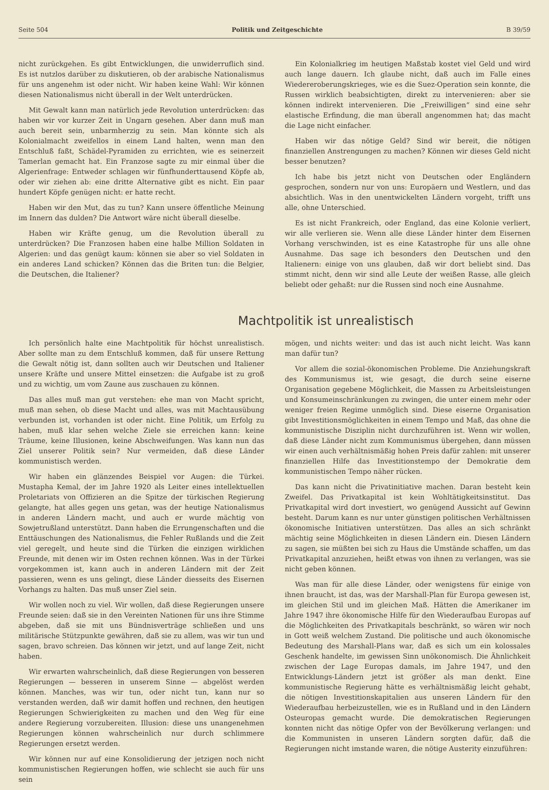Seite 504 Politik und Zeitgeschichte B 39/59
nicht zurückgehen. Es gibt Entwicklungen, die unwiderruflich sind. Es ist nutzlos darüber zu diskutieren, ob der arabische Nationalismus für uns angenehm ist oder nicht. Wir haben keine Wahl: Wir können diesen Nationalismus nicht überall in der Welt unterdrücken.
Mit Gewalt kann man natürlich jede Revolution unterdrücken: das haben wir vor kurzer Zeit in Ungarn gesehen. Aber dann muß man auch bereit sein, unbarmherzig zu sein. Man könnte sich als Kolonialmacht zweifellos in einem Land halten, wenn man den Entschluß faßt, Schädel-Pyramiden zu errichten, wie es seinerzeit Tamerlan gemacht hat. Ein Franzose sagte zu mir einmal über die Algerienfrage: Entweder schlagen wir fünfhunderttausend Köpfe ab, oder wir ziehen ab: eine dritte Alternative gibt es nicht. Ein paar hundert Köpfe genügen nicht: er hatte recht.
Haben wir den Mut, das zu tun? Kann unsere öffentliche Meinung im Innern das dulden? Die Antwort wäre nicht überall dieselbe.
Haben wir Kräfte genug, um die Revolution überall zu unterdrücken? Die Franzosen haben eine halbe Million Soldaten in Algerien: und das genügt kaum: können sie aber so viel Soldaten in ein anderes Land schicken? Können das die Briten tun: die Belgier, die Deutschen, die Italiener?
Ein Kolonialkrieg im heutigen Maßstab kostet viel Geld und wird auch lange dauern. Ich glaube nicht, daß auch im Falle eines Wiedereroberungskrieges, wie es die Suez-Operation sein konnte, die Russen wirklich beabsichtigten, direkt zu intervenieren: aber sie können indirekt intervenieren. Die „Freiwilligen“ sind eine sehr elastische Erfindung, die man überall angenommen hat; das macht die Lage nicht einfacher.
Haben wir das nötige Geld? Sind wir bereit, die nötigen finanziellen Anstrengungen zu machen? Können wir dieses Geld nicht besser benutzen?
Ich habe bis jetzt nicht von Deutschen oder Engländern gesprochen, sondern nur von uns: Europäern und Westlern, und das absichtlich. Was in den unentwickelten Ländern vorgeht, trifft uns alle, ohne Unterschied.
Es ist nicht Frankreich, oder England, das eine Kolonie verliert, wir alle verlieren sie. Wenn alle diese Länder hinter dem Eisernen Vorhang verschwinden, ist es eine Katastrophe für uns alle ohne Ausnahme. Das sage ich besonders den Deutschen und den Italienern: einige von uns glauben, daß wir dort beliebt sind. Das stimmt nicht, denn wir sind alle Leute der weißen Rasse, alle gleich beliebt oder gehaßt: nur die Russen sind noch eine Ausnahme.
Machtpolitik ist unrealistisch
Ich persönlich halte eine Machtpolitik für höchst unrealistisch. Aber sollte man zu dem Entschluß kommen, daß für unsere Rettung die Gewalt nötig ist, dann sollten auch wir Deutschen und Italiener unsere Kräfte und unsere Mittel einsetzen: die Aufgabe ist zu groß und zu wichtig, um vom Zaune aus zuschauen zu können.
Das alles muß man gut verstehen: ehe man von Macht spricht, muß man sehen, ob diese Macht und alles, was mit Machtausübung verbunden ist, vorhanden ist oder nicht. Eine Politik, um Erfolg zu haben, muß klar sehen welche Ziele sie erreichen kann: keine Träume, keine Illusionen, keine Abschweifungen. Was kann nun das Ziel unserer Politik sein? Nur vermeiden, daß diese Länder kommunistisch werden.
Wir haben ein glänzendes Beispiel vor Augen: die Türkei. Mustapha Kemal, der im Jahre 1920 als Leiter eines intellektuellen Proletariats von Offizieren an die Spitze der türkischen Regierung gelangte, hat alles gegen uns getan, was der heutige Nationalismus in anderen Ländern macht, und auch er wurde mächtig von Sowjetrußland unterstützt. Dann haben die Errungenschaften und die Enttäuschungen des Nationalismus, die Fehler Rußlands und die Zeit viel geregelt, und heute sind die Türken die einzigen wirklichen Freunde, mit denen wir im Osten rechnen können. Was in der Türkei vorgekommen ist, kann auch in anderen Ländern mit der Zeit passieren, wenn es uns gelingt, diese Länder diesseits des Eisernen Vorhangs zu halten. Das muß unser Ziel sein.
Wir wollen noch zu viel. Wir wollen, daß diese Regierungen unsere Freunde seien: daß sie in den Vereinten Nationen für uns ihre Stimme abgeben, daß sie mit uns Bündnisverträge schließen und uns militärische Stützpunkte gewähren, daß sie zu allem, was wir tun und sagen, bravo schreien. Das können wir jetzt, und auf lange Zeit, nicht haben.
Wir erwarten wahrscheinlich, daß diese Regierungen von besseren Regierungen — besseren in unserem Sinne — abgelöst werden können. Manches, was wir tun, oder nicht tun, kann nur so verstanden werden, daß wir damit hoffen und rechnen, den heutigen Regierungen Schwierigkeiten zu machen und den Weg für eine andere Regierung vorzubereiten. Illusion: diese uns unangenehmen Regierungen können wahrscheinlich nur durch schlimmere Regierungen ersetzt werden.
Wir können nur auf eine Konsolidierung der jetzigen noch nicht kommunistischen Regierungen hoffen, wie schlecht sie auch für uns sein
mögen, und nichts weiter: und das ist auch nicht leicht. Was kann man dafür tun?
Vor allem die sozial-ökonomischen Probleme. Die Anziehungskraft des Kommunismus ist, wie gesagt, die durch seine eiserne Organisation gegebene Möglichkeit, die Massen zu Arbeitsleistungen und Konsumeinschränkungen zu zwingen, die unter einem mehr oder weniger freien Regime unmöglich sind. Diese eiserne Organisation gibt Investitionsmöglichkeiten in einem Tempo und Maß, das ohne die kommunistische Disziplin nicht durchzuführen ist. Wenn wir wollen, daß diese Länder nicht zum Kommunismus übergehen, dann müssen wir einen auch verhältnismäßig hohen Preis dafür zahlen: mit unserer finanziellen Hilfe das Investitionstempo der Demokratie dem kommunistischen Tempo näher rücken.
Das kann nicht die Privatinitiative machen. Daran besteht kein Zweifel. Das Privatkapital ist kein Wohltätigkeitsinstitut. Das Privatkapital wird dort investiert, wo genügend Aussicht auf Gewinn besteht. Darum kann es nur unter günstigen politischen Verhältnissen ökonomische Initiativen unterstützen. Das alles an sich schränkt mächtig seine Möglichkeiten in diesen Ländern ein. Diesen Ländern zu sagen, sie müßten bei sich zu Haus die Umstände schaffen, um das Privatkapital anzuziehen, heißt etwas von ihnen zu verlangen, was sie nicht geben können.
Was man für alle diese Länder, oder wenigstens für einige von ihnen braucht, ist das, was der Marshall-Plan für Europa gewesen ist, im gleichen Stil und im gleichen Maß. Hätten die Amerikaner im Jahre 1947 ihre ökonomische Hilfe für den Wiederaufbau Europas auf die Möglichkeiten des Privatkapitals beschränkt, so wären wir noch in Gott weiß welchem Zustand. Die politische und auch ökonomische Bedeutung des Marshall-Plans war, daß es sich um ein kolossales Geschenk handelte, im gewissen Sinn unökonomisch. Die Ähnlichkeit zwischen der Lage Europas damals, im Jahre 1947, und den Entwicklungs-Ländern jetzt ist größer als man denkt. Eine kommunistische Regierung hätte es verhältnismäßig leicht gehabt, die nötigen Investitionskapitalien aus unseren Ländern für den Wiederaufbau herbeizustellen, wie es in Rußland und in den Ländern Osteuropas gemacht wurde. Die demokratischen Regierungen konnten nicht das nötige Opfer von der Bevölkerung verlangen: und die Kommunisten in unseren Ländern sorgten dafür, daß die Regierungen nicht imstande waren, die nötige Austerity einzuführen: